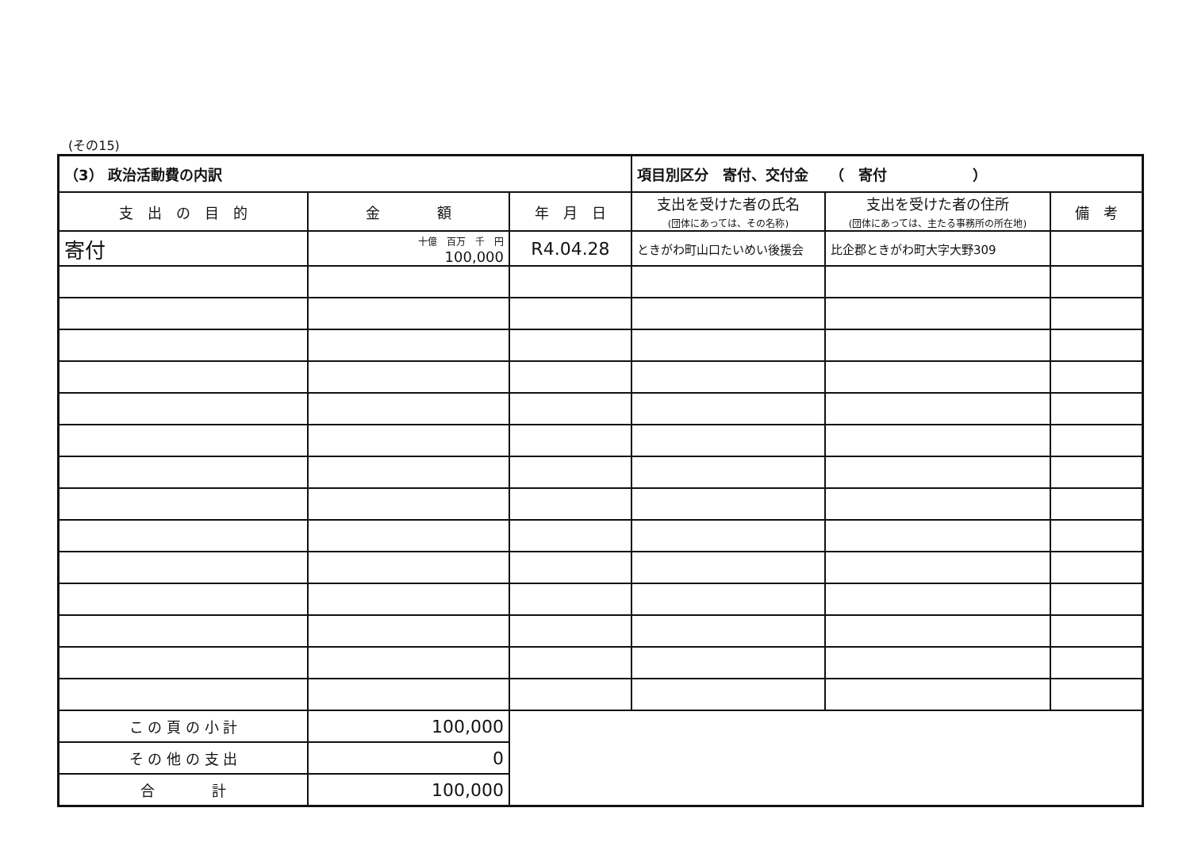(その15)
| （3） 政治活動費の内訳 | | | 項目別区分 寄付、交付金 （ 寄付 ） | | |
| --- | --- | --- | --- | --- | --- |
| 支 出 の 目 的 | 金 額 | 年 月 日 | 支出を受けた者の氏名 (団体にあっては、その名称) | 支出を受けた者の住所 (団体にあっては、主たる事務所の所在地) | 備 考 |
| 寄付 | 十億 百万 千 円 100,000 | R4.04.28 | ときがわ町山口たいめい後援会 | 比企郡ときがわ町大字大野309 | |
| こ の 頁 の 小 計 | 100,000 | | | | |
| そ の 他 の 支 出 | 0 | | | | |
| 合 計 | 100,000 | | | | |